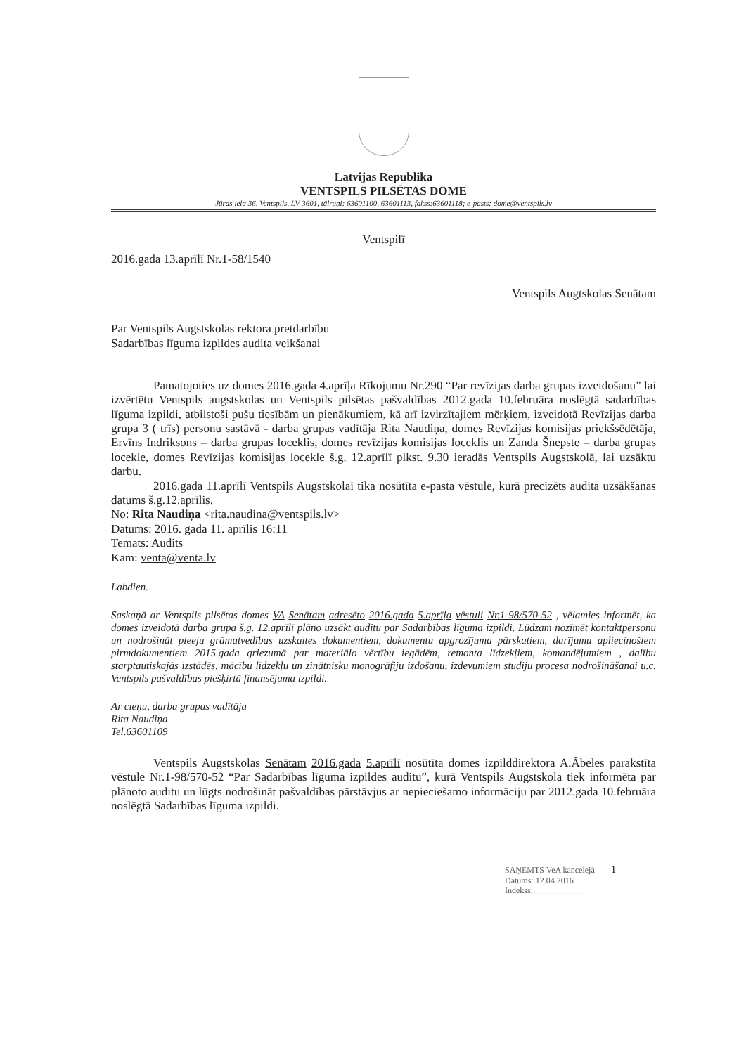Latvijas Republika
VENTSPILS PILSĒTAS DOME
Jūras iela 36, Ventspils, LV-3601, tālruņi: 63601100, 63601113, fakss:63601118; e-pasts: dome@ventspils.lv
Ventspilī
2016.gada 13.aprīlī Nr.1-58/1540
Ventspils Augtskolas Senātam
Par Ventspils Augstskolas rektora pretdarbību
Sadarbības līguma izpildes audita veikšanai
Pamatojoties uz domes 2016.gada 4.aprīļa Rīkojumu Nr.290 “Par revīzijas darba grupas izveidošanu” lai izvērtētu Ventspils augstskolas un Ventspils pilsētas pašvaldības 2012.gada 10.februāra noslēgtā sadarbības līguma izpildi, atbilstoši pušu tiesībām un pienākumiem, kā arī izvirzītajiem mērķiem, izveidotā Revīzijas darba grupa 3 ( trīs) personu sastāvā - darba grupas vadītāja Rita Naudiņa, domes Revīzijas komisijas priekšsēdētāja, Ervīns Indriksons – darba grupas loceklis, domes revīzijas komisijas loceklis un Zanda Šnepste – darba grupas locekle, domes Revīzijas komisijas locekle š.g. 12.aprīlī plkst. 9.30 ieradās Ventspils Augstskolā, lai uzsāktu darbu.
2016.gada 11.aprīlī Ventspils Augstskolai tika nosūtīta e-pasta vēstule, kurā precizēts audita uzsākšanas datums š.g.12.aprīlis.
No: Rita Naudiņa <rita.naudina@ventspils.lv>
Datums: 2016. gada 11. aprīlis 16:11
Temats: Audits
Kam: venta@venta.lv
Labdien.
Saskaņā ar Ventspils pilsētas domes VA Senātam adresēto 2016.gada 5.aprīļa vēstuli Nr.1-98/570-52 , vēlamies informēt, ka domes izveidotā darba grupa š.g. 12.aprīlī plāno uzsākt auditu par Sadarbības līguma izpildi. Lūdzam nozīmēt kontaktpersonu un nodrošināt pieeju grāmatvedības uzskaites dokumentiem, dokumentu apgrozījuma pārskatiem, darījumu apliecinošiem pirmdokumentiem 2015.gada griezumā par materiālo vērtību iegādēm, remonta līdzekļiem, komandējumiem , dalību starptautiskajās izstādēs, mācību līdzekļu un zinātnisku monogrāfiju izdošanu, izdevumiem studiju procesa nodrošināšanai u.c. Ventspils pašvaldības piešķirtā finansējuma izpildi.
Ar cieņu, darba grupas vadītāja
Rita Naudiņa
Tel.63601109
Ventspils Augstskolas Senātam 2016.gada 5.aprīlī nosūtīta domes izpilddirektora A.Ābeles parakstīta vēstule Nr.1-98/570-52 “Par Sadarbības līguma izpildes auditu”, kurā Ventspils Augstskola tiek informēta par plānoto auditu un lūgts nodrošināt pašvaldības pārstāvjus ar nepieciešamo informāciju par 2012.gada 10.februāra noslēgtā Sadarbības līguma izpildi.
SAŅEMTS VeA kancelejā 1
Datums: 12.04.2016
Indekss: ____________